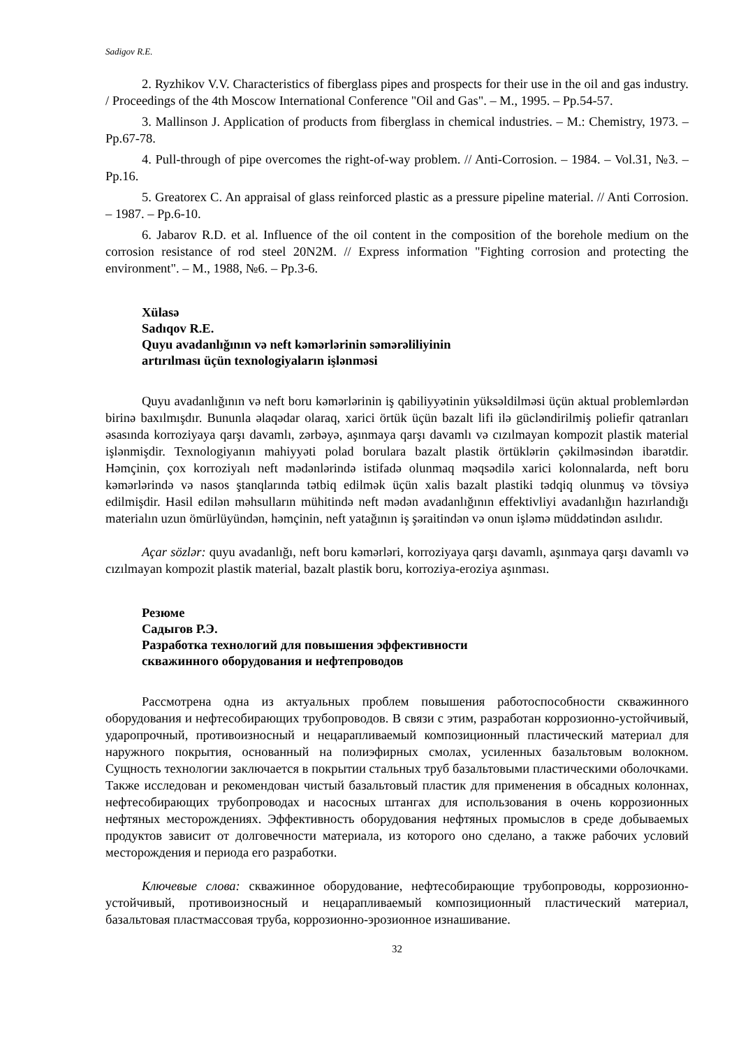Sadigov R.E.
2. Ryzhikov V.V. Characteristics of fiberglass pipes and prospects for their use in the oil and gas industry. / Proceedings of the 4th Moscow International Conference "Oil and Gas". – M., 1995. – Pp.54-57.
3. Mallinson J. Application of products from fiberglass in chemical industries. – M.: Chemistry, 1973. – Pp.67-78.
4. Pull-through of pipe overcomes the right-of-way problem. // Anti-Corrosion. – 1984. – Vol.31, №3. – Pp.16.
5. Greatorex C. An appraisal of glass reinforced plastic as a pressure pipeline material. // Anti Corrosion. – 1987. – Pp.6-10.
6. Jabarov R.D. et al. Influence of the oil content in the composition of the borehole medium on the corrosion resistance of rod steel 20N2M. // Express information "Fighting corrosion and protecting the environment". – M., 1988, №6. – Pp.3-6.
Xülasə
Sadıqov R.E.
Quyu avadanlığının və neft kəmərlərinin səmərəliliyinin
artırılması üçün texnologiyaların işlənməsi
Quyu avadanlığının və neft boru kəmərlərinin iş qabiliyyətinin yüksəldilməsi üçün aktual problemlərdən birinə baxılmışdır. Bununla əlaqədar olaraq, xarici örtük üçün bazalt lifi ilə gücləndirilmiş poliefir qatranları əsasında korroziyaya qarşı davamlı, zərbəyə, aşınmaya qarşı davamlı və cızılmayan kompozit plastik material işlənmişdir. Texnologiyanın mahiyyəti polad borulara bazalt plastik örtüklərin çəkilməsindən ibarətdir. Həmçinin, çox korroziyalı neft mədənlərində istifadə olunmaq məqsədilə xarici kolonnalarda, neft boru kəmərlərində və nasos ştanqlarında tətbiq edilmək üçün xalis bazalt plastiki tədqiq olunmuş və tövsiyə edilmişdir. Hasil edilən məhsulların mühitində neft mədən avadanlığının effektivliyi avadanlığın hazırlandığı materialın uzun ömürlüyündən, həmçinin, neft yatağının iş şəraitindən və onun işləmə müddətindən asılıdır.
Açar sözlər: quyu avadanlığı, neft boru kəmərləri, korroziyaya qarşı davamlı, aşınmaya qarşı davamlı və cızılmayan kompozit plastik material, bazalt plastik boru, korroziya-eroziya aşınması.
Резюме
Садыгов Р.Э.
Разработка технологий для повышения эффективности
скважинного оборудования и нефтепроводов
Рассмотрена одна из актуальных проблем повышения работоспособности скважинного оборудования и нефтесобирающих трубопроводов. В связи с этим, разработан коррозионно-устойчивый, ударопрочный, противоизносный и нецарапливаемый композиционный пластический материал для наружного покрытия, основанный на полиэфирных смолах, усиленных базальтовым волокном. Сущность технологии заключается в покрытии стальных труб базальтовыми пластическими оболочками. Также исследован и рекомендован чистый базальтовый пластик для применения в обсадных колоннах, нефтесобирающих трубопроводах и насосных штангах для использования в очень коррозионных нефтяных месторождениях. Эффективность оборудования нефтяных промыслов в среде добываемых продуктов зависит от долговечности материала, из которого оно сделано, а также рабочих условий месторождения и периода его разработки.
Ключевые слова: скважинное оборудование, нефтесобирающие трубопроводы, коррозионно-устойчивый, противоизносный и нецарапливаемый композиционный пластический материал, базальтовая пластмассовая труба, коррозионно-эрозионное изнашивание.
32